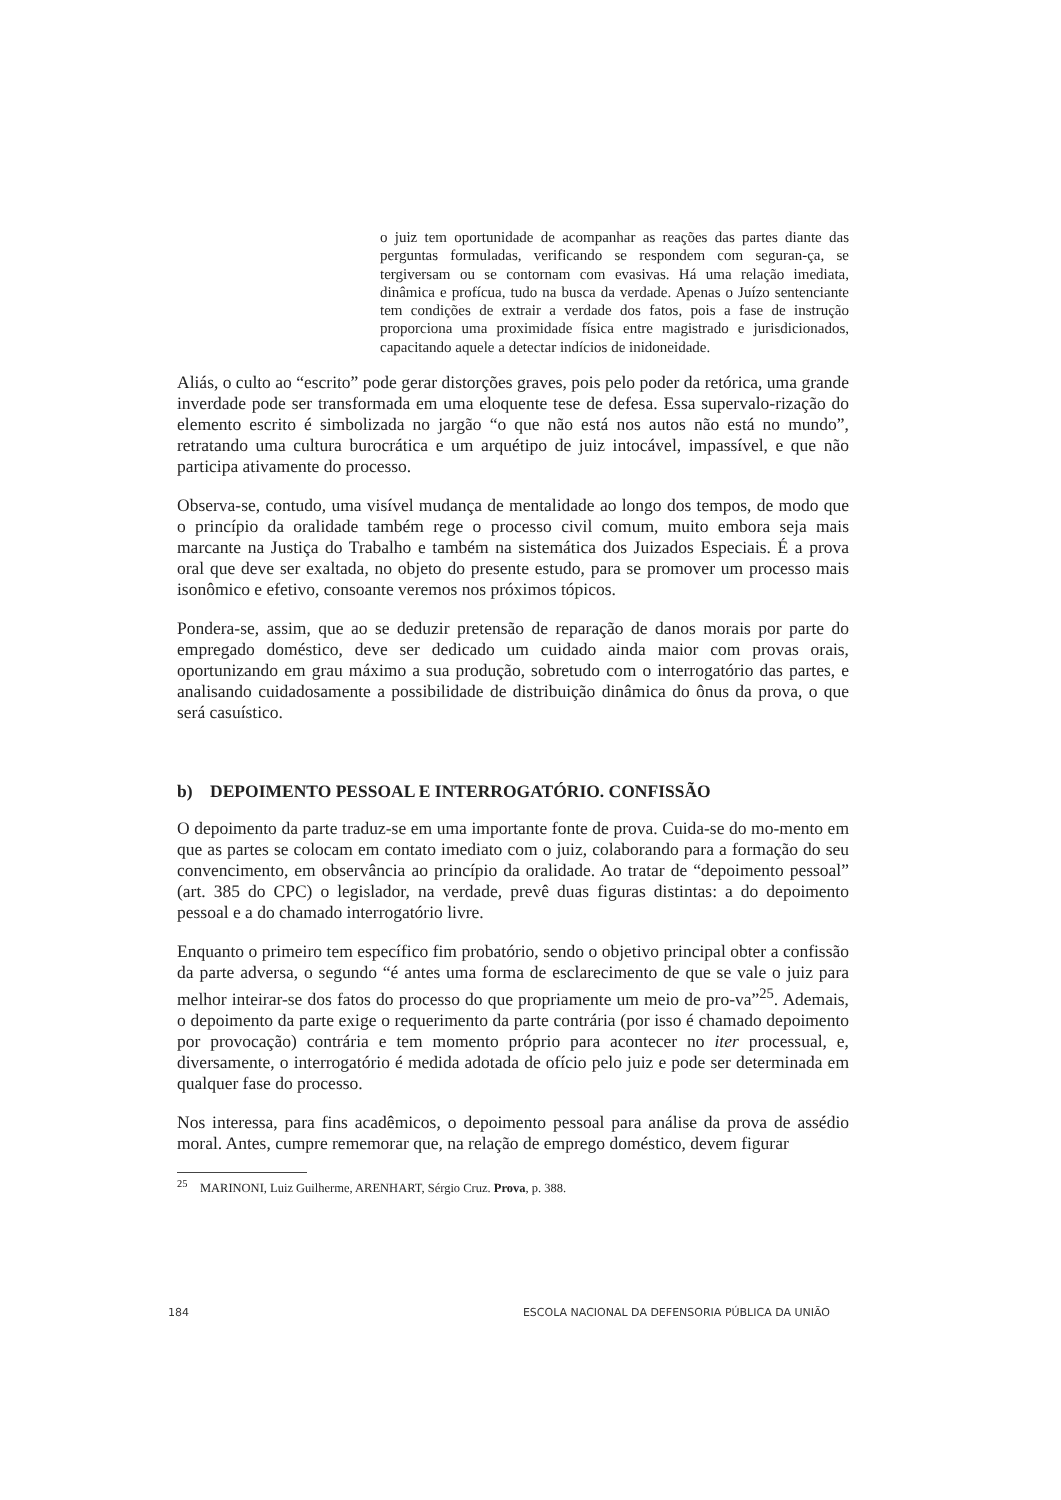o juiz tem oportunidade de acompanhar as reações das partes diante das perguntas formuladas, verificando se respondem com seguran-ça, se tergiversam ou se contornam com evasivas. Há uma relação imediata, dinâmica e profícua, tudo na busca da verdade. Apenas o Juízo sentenciante tem condições de extrair a verdade dos fatos, pois a fase de instrução proporciona uma proximidade física entre magistrado e jurisdicionados, capacitando aquele a detectar indícios de inidoneidade.
Aliás, o culto ao “escrito” pode gerar distorções graves, pois pelo poder da retórica, uma grande inverdade pode ser transformada em uma eloquente tese de defesa. Essa supervalo-rização do elemento escrito é simbolizada no jargão “o que não está nos autos não está no mundo”, retratando uma cultura burocrática e um arquétipo de juiz intocável, impassível, e que não participa ativamente do processo.
Observa-se, contudo, uma visível mudança de mentalidade ao longo dos tempos, de modo que o princípio da oralidade também rege o processo civil comum, muito embora seja mais marcante na Justiça do Trabalho e também na sistemática dos Juizados Especiais. É a prova oral que deve ser exaltada, no objeto do presente estudo, para se promover um processo mais isonômico e efetivo, consoante veremos nos próximos tópicos.
Pondera-se, assim, que ao se deduzir pretensão de reparação de danos morais por parte do empregado doméstico, deve ser dedicado um cuidado ainda maior com provas orais, oportunizando em grau máximo a sua produção, sobretudo com o interrogatório das partes, e analisando cuidadosamente a possibilidade de distribuição dinâmica do ônus da prova, o que será casuístico.
b) DEPOIMENTO PESSOAL E INTERROGATÓRIO. CONFISSÃO
O depoimento da parte traduz-se em uma importante fonte de prova. Cuida-se do mo-mento em que as partes se colocam em contato imediato com o juiz, colaborando para a formação do seu convencimento, em observância ao princípio da oralidade. Ao tratar de “depoimento pessoal” (art. 385 do CPC) o legislador, na verdade, prevê duas figuras distintas: a do depoimento pessoal e a do chamado interrogatório livre.
Enquanto o primeiro tem específico fim probatório, sendo o objetivo principal obter a confissão da parte adversa, o segundo “é antes uma forma de esclarecimento de que se vale o juiz para melhor inteirar-se dos fatos do processo do que propriamente um meio de pro-va”<sup>25</sup>. Ademais, o depoimento da parte exige o requerimento da parte contrária (por isso é chamado depoimento por provocação) contrária e tem momento próprio para acontecer no iter processual, e, diversamente, o interrogatório é medida adotada de ofício pelo juiz e pode ser determinada em qualquer fase do processo.
Nos interessa, para fins acadêmicos, o depoimento pessoal para análise da prova de assédio moral. Antes, cumpre rememorar que, na relação de emprego doméstico, devem figurar
<sup>25</sup> MARINONI, Luiz Guilherme, ARENHART, Sérgio Cruz. Prova, p. 388.
184 ESCOLA NACIONAL DA DEFENSORIA PÚBLICA DA UNIÃO